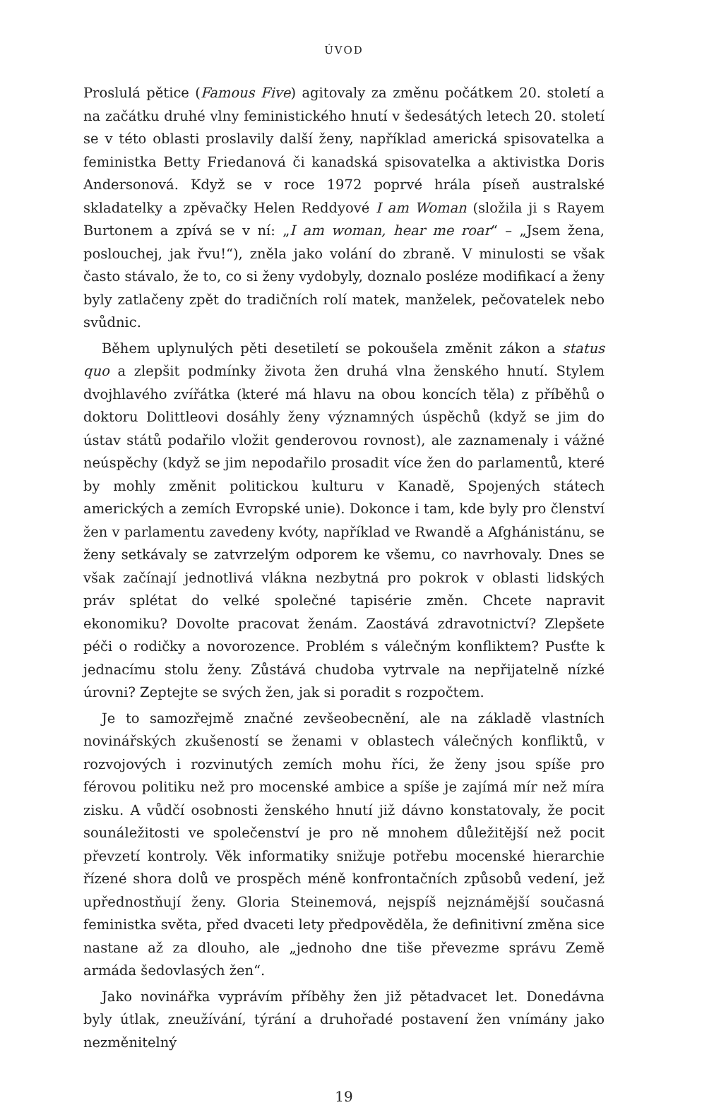ÚVOD
Proslulá pětice (Famous Five) agitovaly za změnu počátkem 20. století a na začátku druhé vlny feministického hnutí v šedesátých letech 20. století se v této oblasti proslavily další ženy, například americká spisovatelka a feministka Betty Friedanová či kanadská spisovatelka a aktivistka Doris Andersonová. Když se v roce 1972 poprvé hrála píseň australské skladatelky a zpěvačky Helen Reddyové I am Woman (složila ji s Rayem Burtonem a zpívá se v ní: „I am woman, hear me roar“ – „Jsem žena, poslouchej, jak řvu!“), zněla jako volání do zbraně. V minulosti se však často stávalo, že to, co si ženy vydobyly, doznalo posléze modifikací a ženy byly zatlačeny zpět do tradičních rolí matek, manželek, pečovatelek nebo svůdnic.
Během uplynulých pěti desetiletí se pokoušela změnit zákon a status quo a zlepšit podmínky života žen druhá vlna ženského hnutí. Stylem dvojhlavého zvířátka (které má hlavu na obou koncích těla) z příběhů o doktoru Dolittleovi dosáhly ženy významných úspěchů (když se jim do ústav států podařilo vložit genderovou rovnost), ale zaznamenaly i vážné neúspěchy (když se jim nepodařilo prosadit více žen do parlamentů, které by mohly změnit politickou kulturu v Kanadě, Spojených státech amerických a zemích Evropské unie). Dokonce i tam, kde byly pro členství žen v parlamentu zavedeny kvóty, například ve Rwandě a Afghánistánu, se ženy setkávaly se zatvrzelým odporem ke všemu, co navrhovaly. Dnes se však začínají jednotlivá vlákna nezbytná pro pokrok v oblasti lidských práv splétat do velké společné tapisérie změn. Chcete napravit ekonomiku? Dovolte pracovat ženám. Zaostává zdravotnictví? Zlepšete péči o rodičky a novorozence. Problém s válečným konfliktem? Pusťte k jednacímu stolu ženy. Zůstává chudoba vytrvale na nepřijatelně nízké úrovni? Zeptejte se svých žen, jak si poradit s rozpočtem.
Je to samozřejmě značné zevšeobecnění, ale na základě vlastních novinářských zkušeností se ženami v oblastech válečných konfliktů, v rozvojových i rozvinutých zemích mohu říci, že ženy jsou spíše pro férovou politiku než pro mocenské ambice a spíše je zajímá mír než míra zisku. A vůdčí osobnosti ženského hnutí již dávno konstatovaly, že pocit sounáležitosti ve společenství je pro ně mnohem důležitější než pocit převzetí kontroly. Věk informatiky snižuje potřebu mocenské hierarchie řízené shora dolů ve prospěch méně konfrontačních způsobů vedení, jež upřednostňují ženy. Gloria Steinemová, nejspíš nejznámější současná feministka světa, před dvaceti lety předpověděla, že definitivní změna sice nastane až za dlouho, ale „jednoho dne tiše převezme správu Země armáda šedovlasých žen“.
Jako novinářka vyprávím příběhy žen již pětadvacet let. Donedávna byly útlak, zneužívání, týrání a druhořadé postavení žen vnímány jako nezměnitelný
19